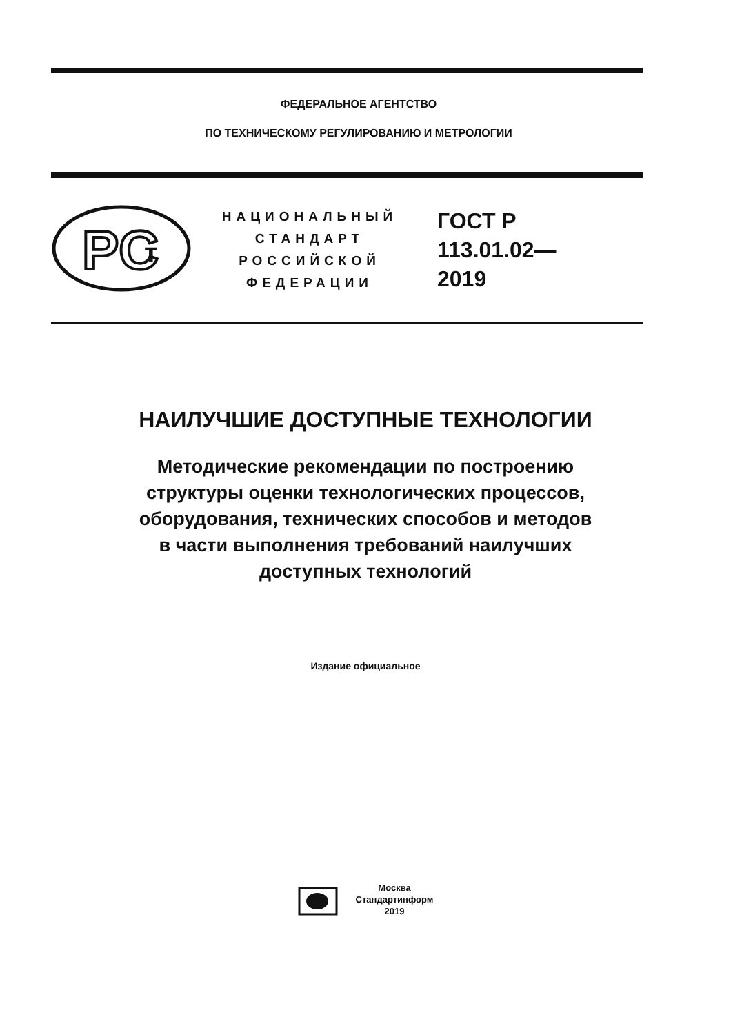ФЕДЕРАЛЬНОЕ АГЕНТСТВО
ПО ТЕХНИЧЕСКОМУ РЕГУЛИРОВАНИЮ И МЕТРОЛОГИИ
PC
т
НАЦИОНАЛЬНЫЙ
СТАНДАРТ
РОССИЙСКОЙ
ФЕДЕРАЦИИ
ГОСТ Р
113.01.02—
2019
НАИЛУЧШИЕ ДОСТУПНЫЕ ТЕХНОЛОГИИ
Методические рекомендации по построению
структуры оценки технологических процессов,
оборудования, технических способов и методов
в части выполнения требований наилучших
доступных технологий
Издание официальное
Москва
Стандартинформ
2019